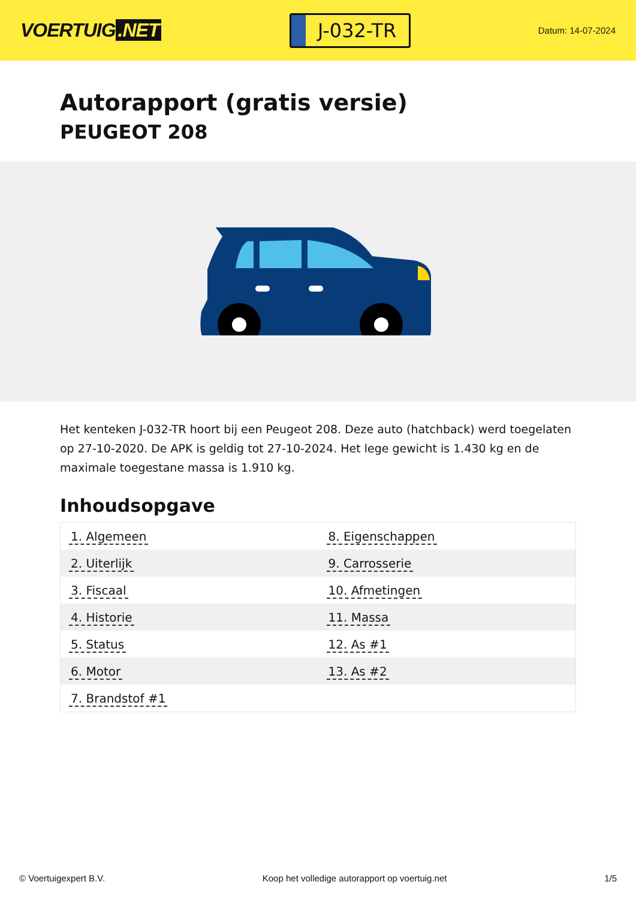VOERTUIG.NET
J-032-TR
Datum: 14-07-2024
Autorapport (gratis versie)
PEUGEOT 208
Het kenteken J-032-TR hoort bij een Peugeot 208. Deze auto (hatchback) werd toegelaten op 27-10-2020. De APK is geldig tot 27-10-2024. Het lege gewicht is 1.430 kg en de maximale toegestane massa is 1.910 kg.
Inhoudsopgave
| 1. Algemeen | 8. Eigenschappen |
| 2. Uiterlijk | 9. Carrosserie |
| 3. Fiscaal | 10. Afmetingen |
| 4. Historie | 11. Massa |
| 5. Status | 12. As #1 |
| 6. Motor | 13. As #2 |
| 7. Brandstof #1 | |
© Voertuigexpert B.V. Koop het volledige autorapport op voertuig.net 1/5